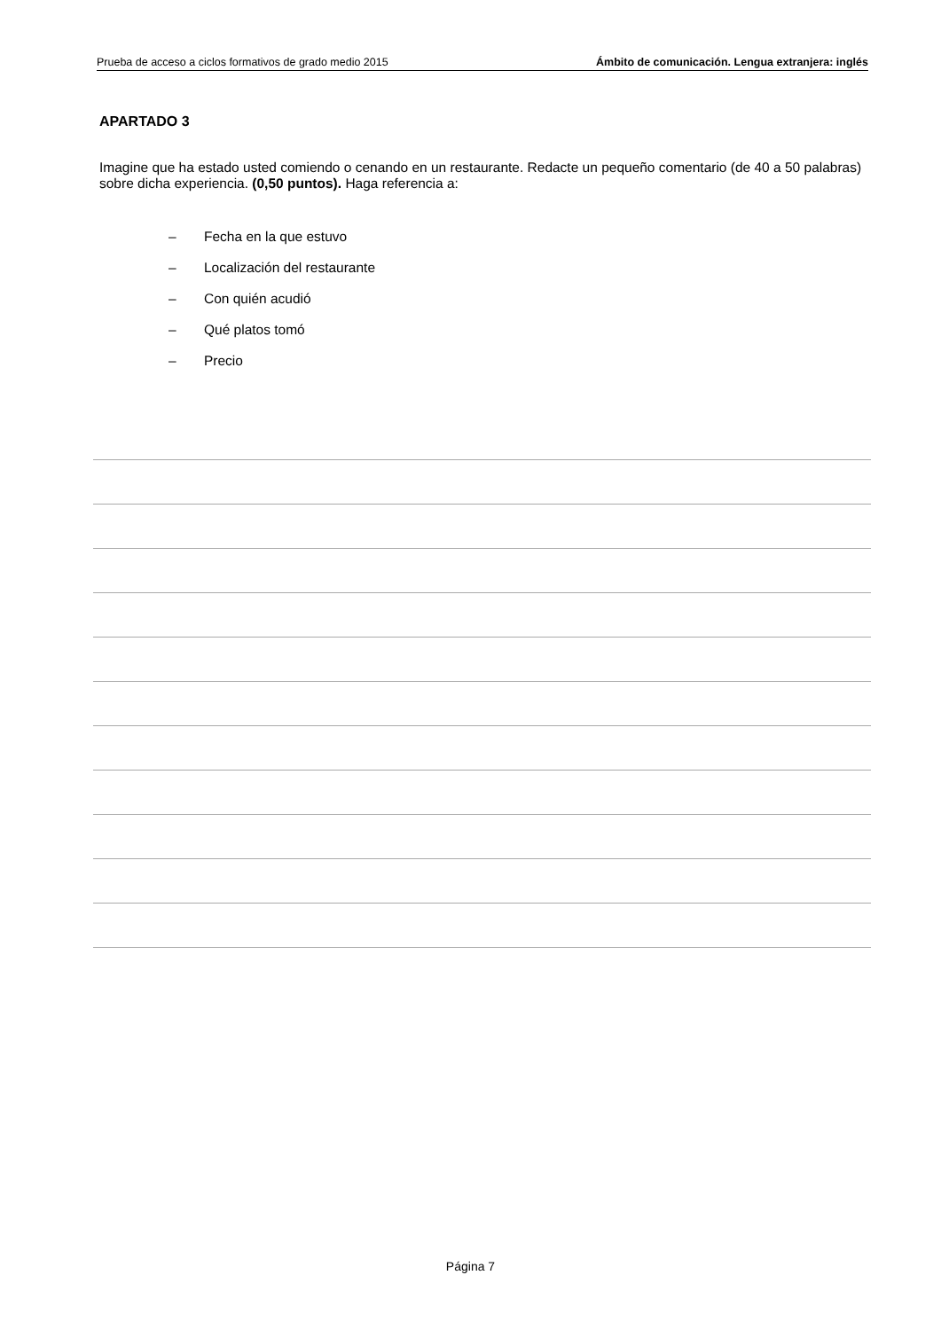Prueba de acceso a ciclos formativos de grado medio 2015 Ámbito de comunicación. Lengua extranjera: inglés
APARTADO 3
Imagine que ha estado usted comiendo o cenando en un restaurante. Redacte un pequeño comentario (de 40 a 50 palabras) sobre dicha experiencia. (0,50 puntos). Haga referencia a:
– Fecha en la que estuvo
– Localización del restaurante
– Con quién acudió
– Qué platos tomó
– Precio
Página 7